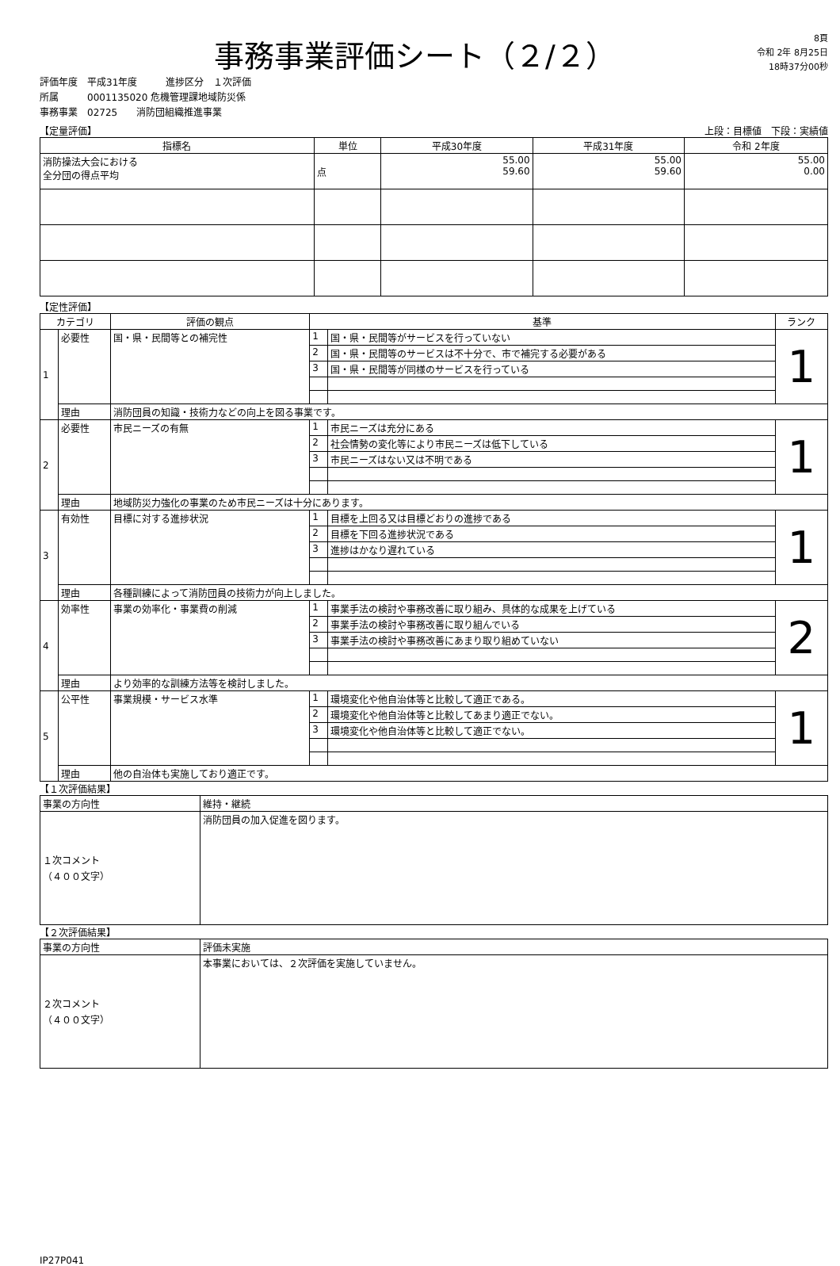事務事業評価シート（２/２）
8頁
令和 2年 8月25日
18時37分00秒
評価年度　平成31年度　　　進捗区分　１次評価
所属　　　0001135020 危機管理課地域防災係
事務事業　02725　　消防団組織推進事業
【定量評価】 上段：目標値　下段：実績値
| 指標名 | 単位 | 平成30年度 | 平成31年度 | 令和 2年度 |
| --- | --- | --- | --- | --- |
| 消防操法大会における 全分団の得点平均 | 点 | 55.00 59.60 | 55.00 59.60 | 55.00 0.00 |
【定性評価】
| カテゴリ | | 評価の観点 | 基準 | | ランク |
| --- | --- | --- | --- | --- | --- |
| 1 | 必要性 | 国・県・民間等との補完性 | 1 | 国・県・民間等がサービスを行っていない | 1 |
| | | | 2 | 国・県・民間等のサービスは不十分で、市で補完する必要がある | |
| | | | 3 | 国・県・民間等が同様のサービスを行っている | |
| | 理由 | 消防団員の知識・技術力などの向上を図る事業です。 | | | |
| 2 | 必要性 | 市民ニーズの有無 | 1 | 市民ニーズは充分にある | 1 |
| | | | 2 | 社会情勢の変化等により市民ニーズは低下している | |
| | | | 3 | 市民ニーズはない又は不明である | |
| | 理由 | 地域防災力強化の事業のため市民ニーズは十分にあります。 | | | |
| 3 | 有効性 | 目標に対する進捗状況 | 1 | 目標を上回る又は目標どおりの進捗である | 1 |
| | | | 2 | 目標を下回る進捗状況である | |
| | | | 3 | 進捗はかなり遅れている | |
| | 理由 | 各種訓練によって消防団員の技術力が向上しました。 | | | |
| 4 | 効率性 | 事業の効率化・事業費の削減 | 1 | 事業手法の検討や事務改善に取り組み、具体的な成果を上げている | 2 |
| | | | 2 | 事業手法の検討や事務改善に取り組んでいる | |
| | | | 3 | 事業手法の検討や事務改善にあまり取り組めていない | |
| | 理由 | より効率的な訓練方法等を検討しました。 | | | |
| 5 | 公平性 | 事業規模・サービス水準 | 1 | 環境変化や他自治体等と比較して適正である。 | 1 |
| | | | 2 | 環境変化や他自治体等と比較してあまり適正でない。 | |
| | | | 3 | 環境変化や他自治体等と比較して適正でない。 | |
| | 理由 | 他の自治体も実施しており適正です。 | | | |
【１次評価結果】
| 事業の方向性 | 維持・継続 |
| １次コメント （４００文字） | 消防団員の加入促進を図ります。 |
【２次評価結果】
| 事業の方向性 | 評価未実施 |
| ２次コメント （４００文字） | 本事業においては、２次評価を実施していません。 |
IP27P041